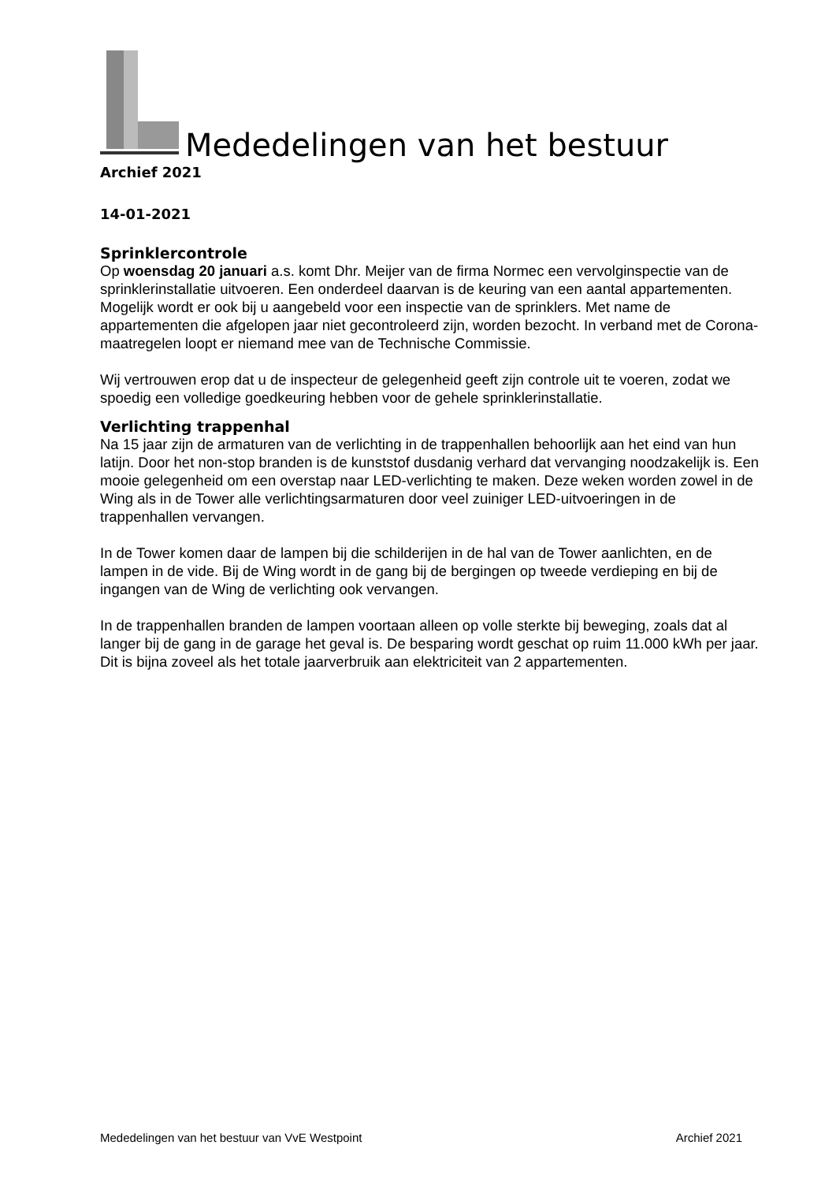Mededelingen van het bestuur
Archief 2021
14-01-2021
Sprinklercontrole
Op woensdag 20 januari a.s. komt Dhr. Meijer van de firma Normec een vervolginspectie van de sprinklerinstallatie uitvoeren. Een onderdeel daarvan is de keuring van een aantal appartementen.
Mogelijk wordt er ook bij u aangebeld voor een inspectie van de sprinklers. Met name de appartementen die afgelopen jaar niet gecontroleerd zijn, worden bezocht. In verband met de Corona-maatregelen loopt er niemand mee van de Technische Commissie.
Wij vertrouwen erop dat u de inspecteur de gelegenheid geeft zijn controle uit te voeren, zodat we spoedig een volledige goedkeuring hebben voor de gehele sprinklerinstallatie.
Verlichting trappenhal
Na 15 jaar zijn de armaturen van de verlichting in de trappenhallen behoorlijk aan het eind van hun latijn. Door het non-stop branden is de kunststof dusdanig verhard dat vervanging noodzakelijk is. Een mooie gelegenheid om een overstap naar LED-verlichting te maken. Deze weken worden zowel in de Wing als in de Tower alle verlichtingsarmaturen door veel zuiniger LED-uitvoeringen in de trappenhallen vervangen.
In de Tower komen daar de lampen bij die schilderijen in de hal van de Tower aanlichten, en de lampen in de vide. Bij de Wing wordt in de gang bij de bergingen op tweede verdieping en bij de ingangen van de Wing de verlichting ook vervangen.
In de trappenhallen branden de lampen voortaan alleen op volle sterkte bij beweging, zoals dat al langer bij de gang in de garage het geval is. De besparing wordt geschat op ruim 11.000 kWh per jaar. Dit is bijna zoveel als het totale jaarverbruik aan elektriciteit van 2 appartementen.
Mededelingen van het bestuur van VvE Westpoint Archief 2021